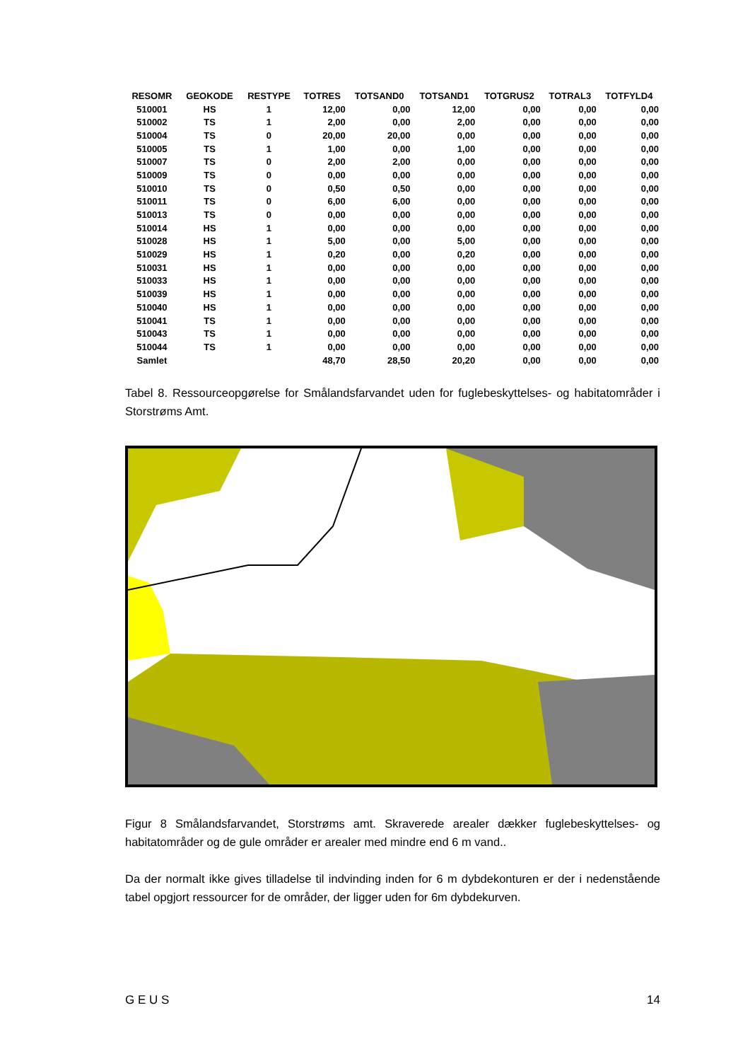| RESOMR | GEOKODE | RESTYPE | TOTRES | TOTSAND0 | TOTSAND1 | TOTGRUS2 | TOTRAL3 | TOTFYLD4 |
| --- | --- | --- | --- | --- | --- | --- | --- | --- |
| 510001 | HS | 1 | 12,00 | 0,00 | 12,00 | 0,00 | 0,00 | 0,00 |
| 510002 | TS | 1 | 2,00 | 0,00 | 2,00 | 0,00 | 0,00 | 0,00 |
| 510004 | TS | 0 | 20,00 | 20,00 | 0,00 | 0,00 | 0,00 | 0,00 |
| 510005 | TS | 1 | 1,00 | 0,00 | 1,00 | 0,00 | 0,00 | 0,00 |
| 510007 | TS | 0 | 2,00 | 2,00 | 0,00 | 0,00 | 0,00 | 0,00 |
| 510009 | TS | 0 | 0,00 | 0,00 | 0,00 | 0,00 | 0,00 | 0,00 |
| 510010 | TS | 0 | 0,50 | 0,50 | 0,00 | 0,00 | 0,00 | 0,00 |
| 510011 | TS | 0 | 6,00 | 6,00 | 0,00 | 0,00 | 0,00 | 0,00 |
| 510013 | TS | 0 | 0,00 | 0,00 | 0,00 | 0,00 | 0,00 | 0,00 |
| 510014 | HS | 1 | 0,00 | 0,00 | 0,00 | 0,00 | 0,00 | 0,00 |
| 510028 | HS | 1 | 5,00 | 0,00 | 5,00 | 0,00 | 0,00 | 0,00 |
| 510029 | HS | 1 | 0,20 | 0,00 | 0,20 | 0,00 | 0,00 | 0,00 |
| 510031 | HS | 1 | 0,00 | 0,00 | 0,00 | 0,00 | 0,00 | 0,00 |
| 510033 | HS | 1 | 0,00 | 0,00 | 0,00 | 0,00 | 0,00 | 0,00 |
| 510039 | HS | 1 | 0,00 | 0,00 | 0,00 | 0,00 | 0,00 | 0,00 |
| 510040 | HS | 1 | 0,00 | 0,00 | 0,00 | 0,00 | 0,00 | 0,00 |
| 510041 | TS | 1 | 0,00 | 0,00 | 0,00 | 0,00 | 0,00 | 0,00 |
| 510043 | TS | 1 | 0,00 | 0,00 | 0,00 | 0,00 | 0,00 | 0,00 |
| 510044 | TS | 1 | 0,00 | 0,00 | 0,00 | 0,00 | 0,00 | 0,00 |
| Samlet | | | 48,70 | 28,50 | 20,20 | 0,00 | 0,00 | 0,00 |
Tabel 8. Ressourceopgørelse for Smålandsfarvandet uden for fuglebeskyttelses- og habitatområder i Storstrøms Amt.
Figur 8 Smålandsfarvandet, Storstrøms amt. Skraverede arealer dækker fuglebeskyttelses- og habitatområder og de gule områder er arealer med mindre end 6 m vand..
Da der normalt ikke gives tilladelse til indvinding inden for 6 m dybdekonturen er der i nedenstående tabel opgjort ressourcer for de områder, der ligger uden for 6m dybdekurven.
G E U S 14